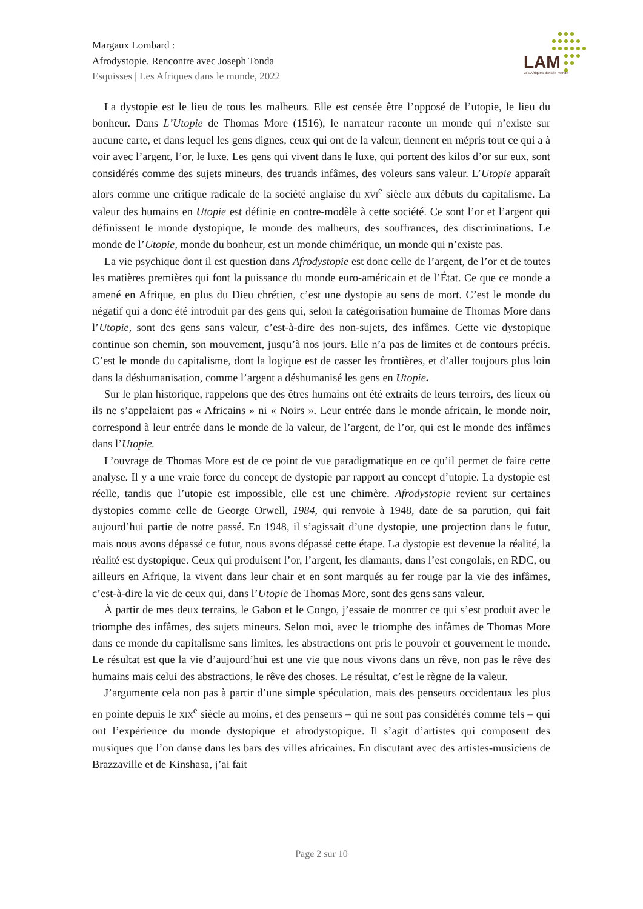Margaux Lombard :
Afrodystopie. Rencontre avec Joseph Tonda
Esquisses | Les Afriques dans le monde, 2022
LAM
Les Afriques dans le monde
La dystopie est le lieu de tous les malheurs. Elle est censée être l’opposé de l’utopie, le lieu du bonheur. Dans L’Utopie de Thomas More (1516), le narrateur raconte un monde qui n’existe sur aucune carte, et dans lequel les gens dignes, ceux qui ont de la valeur, tiennent en mépris tout ce qui a à voir avec l’argent, l’or, le luxe. Les gens qui vivent dans le luxe, qui portent des kilos d’or sur eux, sont considérés comme des sujets mineurs, des truands infâmes, des voleurs sans valeur. L’Utopie apparaît alors comme une critique radicale de la société anglaise du XVI<sup>e</sup> siècle aux débuts du capitalisme. La valeur des humains en Utopie est définie en contre-modèle à cette société. Ce sont l’or et l’argent qui définissent le monde dystopique, le monde des malheurs, des souffrances, des discriminations. Le monde de l’Utopie, monde du bonheur, est un monde chimérique, un monde qui n’existe pas.
La vie psychique dont il est question dans Afrodystopie est donc celle de l’argent, de l’or et de toutes les matières premières qui font la puissance du monde euro-américain et de l’État. Ce que ce monde a amené en Afrique, en plus du Dieu chrétien, c’est une dystopie au sens de mort. C’est le monde du négatif qui a donc été introduit par des gens qui, selon la catégorisation humaine de Thomas More dans l’Utopie, sont des gens sans valeur, c’est-à-dire des non-sujets, des infâmes. Cette vie dystopique continue son chemin, son mouvement, jusqu’à nos jours. Elle n’a pas de limites et de contours précis. C’est le monde du capitalisme, dont la logique est de casser les frontières, et d’aller toujours plus loin dans la déshumanisation, comme l’argent a déshumanisé les gens en Utopie.
Sur le plan historique, rappelons que des êtres humains ont été extraits de leurs terroirs, des lieux où ils ne s’appelaient pas « Africains » ni « Noirs ». Leur entrée dans le monde africain, le monde noir, correspond à leur entrée dans le monde de la valeur, de l’argent, de l’or, qui est le monde des infâmes dans l’Utopie.
L’ouvrage de Thomas More est de ce point de vue paradigmatique en ce qu’il permet de faire cette analyse. Il y a une vraie force du concept de dystopie par rapport au concept d’utopie. La dystopie est réelle, tandis que l’utopie est impossible, elle est une chimère. Afrodystopie revient sur certaines dystopies comme celle de George Orwell, 1984, qui renvoie à 1948, date de sa parution, qui fait aujourd’hui partie de notre passé. En 1948, il s’agissait d’une dystopie, une projection dans le futur, mais nous avons dépassé ce futur, nous avons dépassé cette étape. La dystopie est devenue la réalité, la réalité est dystopique. Ceux qui produisent l’or, l’argent, les diamants, dans l’est congolais, en RDC, ou ailleurs en Afrique, la vivent dans leur chair et en sont marqués au fer rouge par la vie des infâmes, c’est-à-dire la vie de ceux qui, dans l’Utopie de Thomas More, sont des gens sans valeur.
À partir de mes deux terrains, le Gabon et le Congo, j’essaie de montrer ce qui s’est produit avec le triomphe des infâmes, des sujets mineurs. Selon moi, avec le triomphe des infâmes de Thomas More dans ce monde du capitalisme sans limites, les abstractions ont pris le pouvoir et gouvernent le monde. Le résultat est que la vie d’aujourd’hui est une vie que nous vivons dans un rêve, non pas le rêve des humains mais celui des abstractions, le rêve des choses. Le résultat, c’est le règne de la valeur.
J’argumente cela non pas à partir d’une simple spéculation, mais des penseurs occidentaux les plus en pointe depuis le XIX<sup>e</sup> siècle au moins, et des penseurs – qui ne sont pas considérés comme tels – qui ont l’expérience du monde dystopique et afrodystopique. Il s’agit d’artistes qui composent des musiques que l’on danse dans les bars des villes africaines. En discutant avec des artistes-musiciens de Brazzaville et de Kinshasa, j’ai fait
Page 2 sur 10